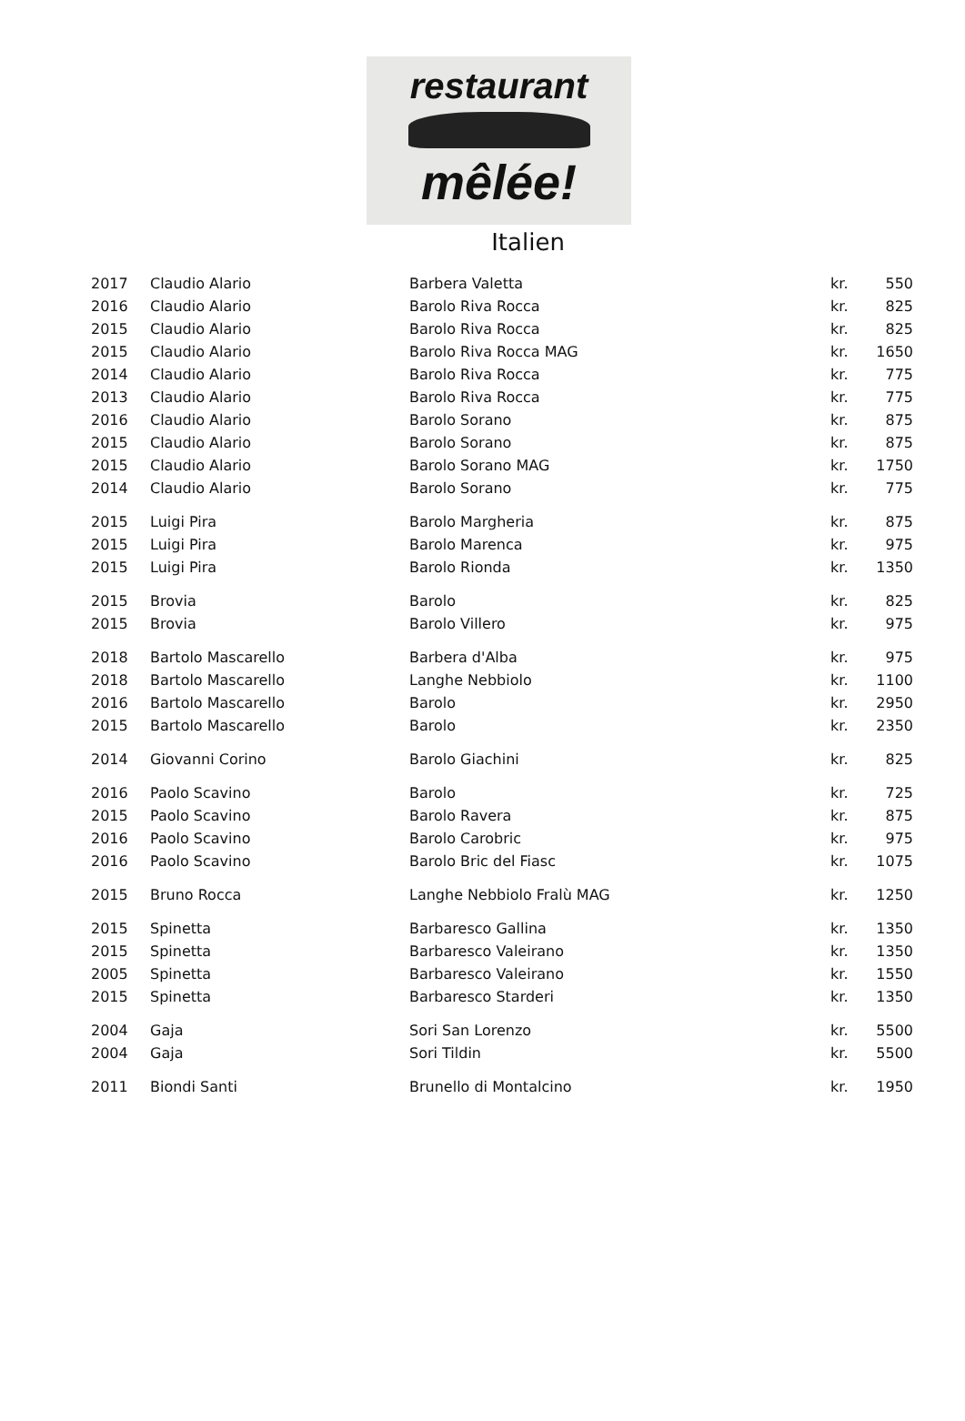restaurant
mêlée!
Italien
| 2017 | Claudio Alario | Barbera Valetta | kr. | 550 |
| 2016 | Claudio Alario | Barolo Riva Rocca | kr. | 825 |
| 2015 | Claudio Alario | Barolo Riva Rocca | kr. | 825 |
| 2015 | Claudio Alario | Barolo Riva Rocca MAG | kr. | 1650 |
| 2014 | Claudio Alario | Barolo Riva Rocca | kr. | 775 |
| 2013 | Claudio Alario | Barolo Riva Rocca | kr. | 775 |
| 2016 | Claudio Alario | Barolo Sorano | kr. | 875 |
| 2015 | Claudio Alario | Barolo Sorano | kr. | 875 |
| 2015 | Claudio Alario | Barolo Sorano MAG | kr. | 1750 |
| 2014 | Claudio Alario | Barolo Sorano | kr. | 775 |
| 2015 | Luigi Pira | Barolo Margheria | kr. | 875 |
| 2015 | Luigi Pira | Barolo Marenca | kr. | 975 |
| 2015 | Luigi Pira | Barolo Rionda | kr. | 1350 |
| 2015 | Brovia | Barolo | kr. | 825 |
| 2015 | Brovia | Barolo Villero | kr. | 975 |
| 2018 | Bartolo Mascarello | Barbera d'Alba | kr. | 975 |
| 2018 | Bartolo Mascarello | Langhe Nebbiolo | kr. | 1100 |
| 2016 | Bartolo Mascarello | Barolo | kr. | 2950 |
| 2015 | Bartolo Mascarello | Barolo | kr. | 2350 |
| 2014 | Giovanni Corino | Barolo Giachini | kr. | 825 |
| 2016 | Paolo Scavino | Barolo | kr. | 725 |
| 2015 | Paolo Scavino | Barolo Ravera | kr. | 875 |
| 2016 | Paolo Scavino | Barolo Carobric | kr. | 975 |
| 2016 | Paolo Scavino | Barolo Bric del Fiasc | kr. | 1075 |
| 2015 | Bruno Rocca | Langhe Nebbiolo Fralù MAG | kr. | 1250 |
| 2015 | Spinetta | Barbaresco Gallina | kr. | 1350 |
| 2015 | Spinetta | Barbaresco Valeirano | kr. | 1350 |
| 2005 | Spinetta | Barbaresco Valeirano | kr. | 1550 |
| 2015 | Spinetta | Barbaresco Starderi | kr. | 1350 |
| 2004 | Gaja | Sori San Lorenzo | kr. | 5500 |
| 2004 | Gaja | Sori Tildin | kr. | 5500 |
| 2011 | Biondi Santi | Brunello di Montalcino | kr. | 1950 |